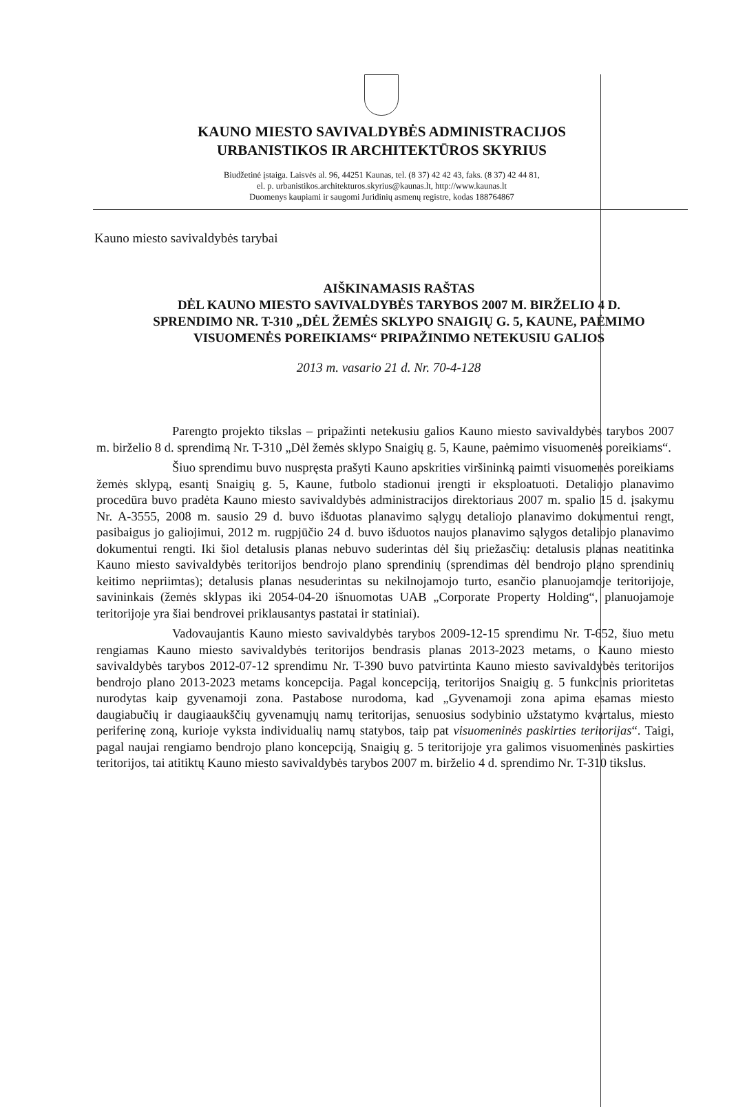KAUNO MIESTO SAVIVALDYBĖS ADMINISTRACIJOS
URBANISTIKOS IR ARCHITEKTŪROS SKYRIUS
Biudžetinė įstaiga. Laisvės al. 96, 44251 Kaunas, tel. (8 37) 42 42 43, faks. (8 37) 42 44 81,
el. p. urbanistikos.architekturos.skyrius@kaunas.lt, http://www.kaunas.lt
Duomenys kaupiami ir saugomi Juridinių asmenų registre, kodas 188764867
Kauno miesto savivaldybės tarybai
AIŠKINAMASIS RAŠTAS
DĖL KAUNO MIESTO SAVIVALDYBĖS TARYBOS 2007 M. BIRŽELIO 4 D.
SPRENDIMO NR. T-310 „DĖL ŽEMĖS SKLYPO SNAIGIŲ G. 5, KAUNE, PAĖMIMO
VISUOMENĖS POREIKIAMS“ PRIPAŽINIMO NETEKUSIU GALIOS
2013 m. vasario 21 d. Nr. 70-4-128
Parengto projekto tikslas – pripažinti netekusiu galios Kauno miesto savivaldybės tarybos 2007 m. birželio 8 d. sprendimą Nr. T-310 „Dėl žemės sklypo Snaigių g. 5, Kaune, paėmimo visuomenės poreikiams“.
Šiuo sprendimu buvo nuspręsta prašyti Kauno apskrities viršininką paimti visuomenės poreikiams žemės sklypą, esantį Snaigių g. 5, Kaune, futbolo stadionui įrengti ir eksploatuoti. Detaliojo planavimo procedūra buvo pradėta Kauno miesto savivaldybės administracijos direktoriaus 2007 m. spalio 15 d. įsakymu Nr. A-3555, 2008 m. sausio 29 d. buvo išduotas planavimo sąlygų detaliojo planavimo dokumentui rengt, pasibaigus jo galiojimui, 2012 m. rugpjūčio 24 d. buvo išduotos naujos planavimo sąlygos detaliojo planavimo dokumentui rengti. Iki šiol detalusis planas nebuvo suderintas dėl šių priežasčių: detalusis planas neatitinka Kauno miesto savivaldybės teritorijos bendrojo plano sprendinių (sprendimas dėl bendrojo plano sprendinių keitimo nepriimtas); detalusis planas nesuderintas su nekilnojamojo turto, esančio planuojamoje teritorijoje, savininkais (žemės sklypas iki 2054-04-20 išnuomotas UAB „Corporate Property Holding“, planuojamoje teritorijoje yra šiai bendrovei priklausantys pastatai ir statiniai).
Vadovaujantis Kauno miesto savivaldybės tarybos 2009-12-15 sprendimu Nr. T-652, šiuo metu rengiamas Kauno miesto savivaldybės teritorijos bendrasis planas 2013-2023 metams, o Kauno miesto savivaldybės tarybos 2012-07-12 sprendimu Nr. T-390 buvo patvirtinta Kauno miesto savivaldybės teritorijos bendrojo plano 2013-2023 metams koncepcija. Pagal koncepciją, teritorijos Snaigių g. 5 funkcinis prioritetas nurodytas kaip gyvenamoji zona. Pastabose nurodoma, kad „Gyvenamoji zona apima esamas miesto daugiabučių ir daugiaaukščių gyvenamųjų namų teritorijas, senuosius sodybinio užstatymo kvartalus, miesto periferinę zoną, kurioje vyksta individualių namų statybos, taip pat visuomeninės paskirties teritorijas“. Taigi, pagal naujai rengiamo bendrojo plano koncepciją, Snaigių g. 5 teritorijoje yra galimos visuomeninės paskirties teritorijos, tai atitiktų Kauno miesto savivaldybės tarybos 2007 m. birželio 4 d. sprendimo Nr. T-310 tikslus.